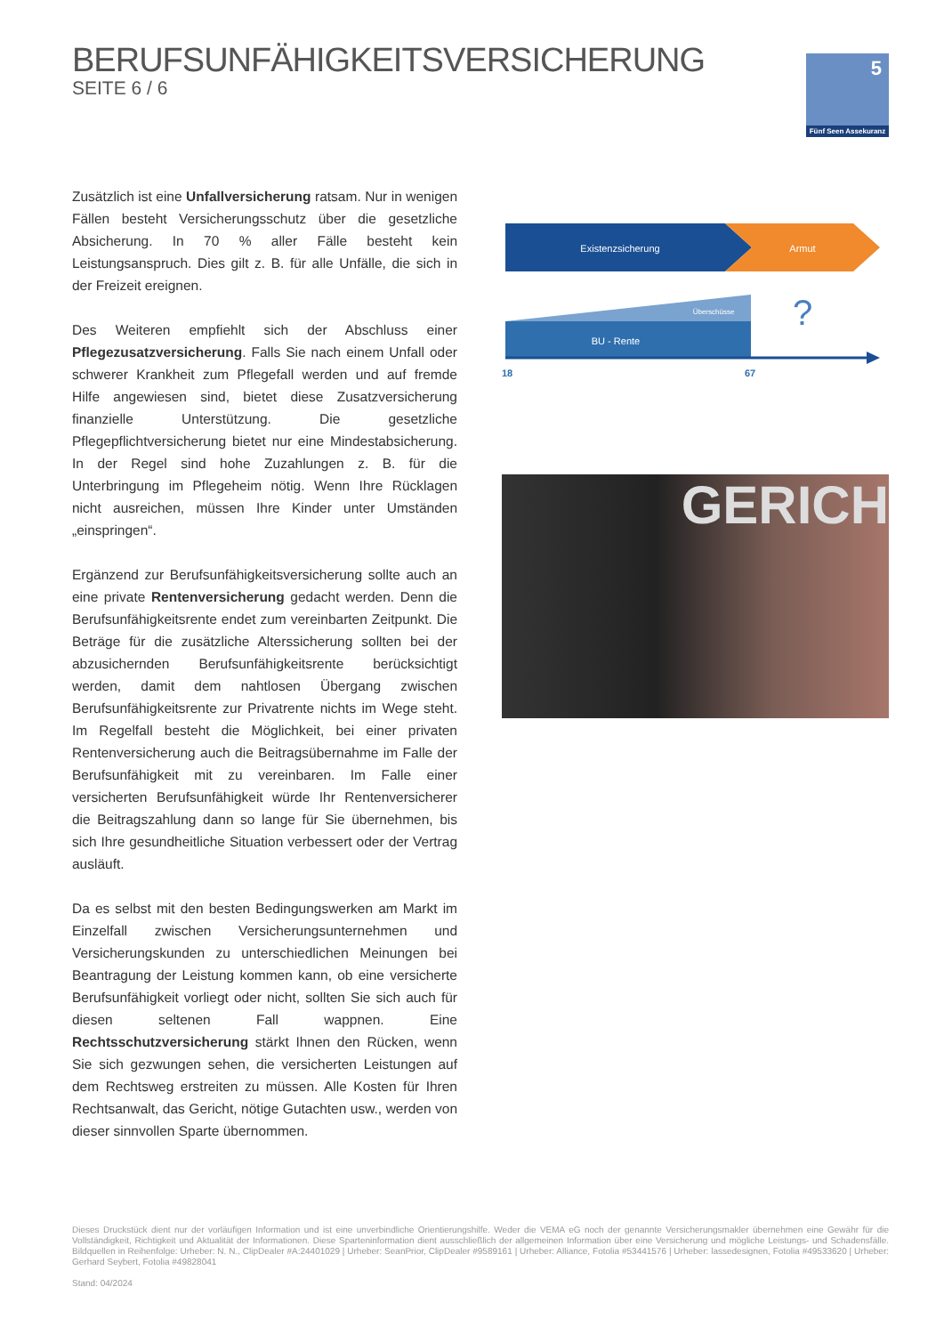BERUFSUNFÄHIGKEITSVERSICHERUNG
SEITE 6 / 6
5
Fünf Seen Assekuranz
Zusätzlich ist eine Unfallversicherung ratsam. Nur in wenigen Fällen besteht Versicherungsschutz über die gesetzliche Absicherung. In 70 % aller Fälle besteht kein Leistungsanspruch. Dies gilt z. B. für alle Unfälle, die sich in der Freizeit ereignen.
Des Weiteren empfiehlt sich der Abschluss einer Pflegezusatzversicherung. Falls Sie nach einem Unfall oder schwerer Krankheit zum Pflegefall werden und auf fremde Hilfe angewiesen sind, bietet diese Zusatzversicherung finanzielle Unterstützung. Die gesetzliche Pflegepflichtversicherung bietet nur eine Mindestabsicherung. In der Regel sind hohe Zuzahlungen z. B. für die Unterbringung im Pflegeheim nötig. Wenn Ihre Rücklagen nicht ausreichen, müssen Ihre Kinder unter Umständen „einspringen“.
Ergänzend zur Berufsunfähigkeitsversicherung sollte auch an eine private Rentenversicherung gedacht werden. Denn die Berufsunfähigkeitsrente endet zum vereinbarten Zeitpunkt. Die Beträge für die zusätzliche Alterssicherung sollten bei der abzusichernden Berufsunfähigkeitsrente berücksichtigt werden, damit dem nahtlosen Übergang zwischen Berufsunfähigkeitsrente zur Privatrente nichts im Wege steht. Im Regelfall besteht die Möglichkeit, bei einer privaten Rentenversicherung auch die Beitragsübernahme im Falle der Berufsunfähigkeit mit zu vereinbaren. Im Falle einer versicherten Berufsunfähigkeit würde Ihr Rentenversicherer die Beitragszahlung dann so lange für Sie übernehmen, bis sich Ihre gesundheitliche Situation verbessert oder der Vertrag ausläuft.
Da es selbst mit den besten Bedingungswerken am Markt im Einzelfall zwischen Versicherungsunternehmen und Versicherungskunden zu unterschiedlichen Meinungen bei Beantragung der Leistung kommen kann, ob eine versicherte Berufsunfähigkeit vorliegt oder nicht, sollten Sie sich auch für diesen seltenen Fall wappnen. Eine Rechtsschutzversicherung stärkt Ihnen den Rücken, wenn Sie sich gezwungen sehen, die versicherten Leistungen auf dem Rechtsweg erstreiten zu müssen. Alle Kosten für Ihren Rechtsanwalt, das Gericht, nötige Gutachten usw., werden von dieser sinnvollen Sparte übernommen.
Existenzsicherung
Armut
Überschüsse
BU - Rente
?
18
67
GERICH
Dieses Druckstück dient nur der vorläufigen Information und ist eine unverbindliche Orientierungshilfe. Weder die VEMA eG noch der genannte Versicherungsmakler übernehmen eine Gewähr für die Vollständigkeit, Richtigkeit und Aktualität der Informationen. Diese Sparteninformation dient ausschließlich der allgemeinen Information über eine Versicherung und mögliche Leistungs- und Schadensfälle. Bildquellen in Reihenfolge: Urheber: N. N., ClipDealer #A:24401029 | Urheber: SeanPrior, ClipDealer #9589161 | Urheber: Alliance, Fotolia #53441576 | Urheber: lassedesignen, Fotolia #49533620 | Urheber: Gerhard Seybert, Fotolia #49828041
Stand: 04/2024